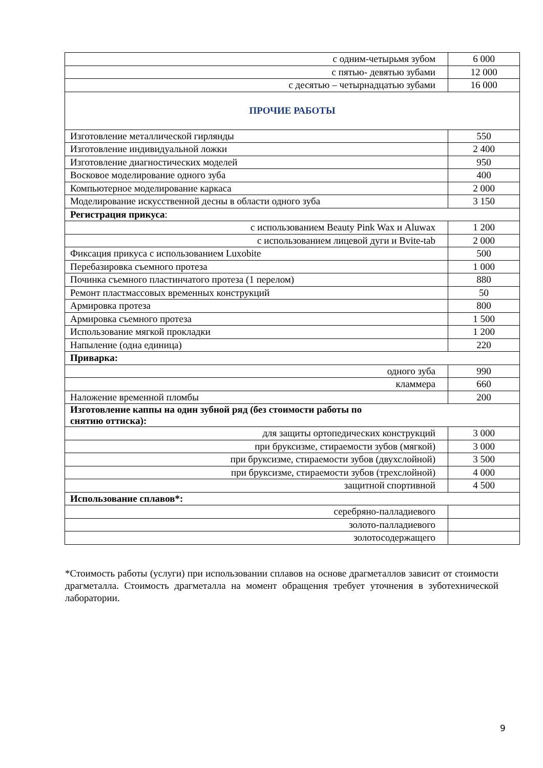| с одним-четырьмя зубом | 6 000 |
| с пятью- девятью зубами | 12 000 |
| с десятью – четырнадцатью зубами | 16 000 |
| ПРОЧИЕ РАБОТЫ | |
| Изготовление металлической гирлянды | 550 |
| Изготовление индивидуальной ложки | 2 400 |
| Изготовление диагностических моделей | 950 |
| Восковое моделирование одного зуба | 400 |
| Компьютерное моделирование каркаса | 2 000 |
| Моделирование искусственной десны в области одного зуба | 3 150 |
| Регистрация прикуса : | |
| с использованием Beauty Pink Wax и Aluwax | 1 200 |
| с использованием лицевой дуги и Bvite-tab | 2 000 |
| Фиксация прикуса с использованием Luxobite | 500 |
| Перебазировка съемного протеза | 1 000 |
| Починка съемного пластинчатого протеза (1 перелом) | 880 |
| Ремонт пластмассовых временных конструкций | 50 |
| Армировка протеза | 800 |
| Армировка съемного протеза | 1 500 |
| Использование мягкой прокладки | 1 200 |
| Напыление (одна единица) | 220 |
| Приварка: | |
| одного зуба | 990 |
| кламмера | 660 |
| Наложение временной пломбы | 200 |
| Изготовление каппы на один зубной ряд (без стоимости работы по снятию оттиска): | |
| для защиты ортопедических конструкций | 3 000 |
| при бруксизме, стираемости зубов (мягкой) | 3 000 |
| при бруксизме, стираемости зубов (двухслойной) | 3 500 |
| при бруксизме, стираемости зубов (трехслойной) | 4 000 |
| защитной спортивной | 4 500 |
| Использование сплавов*: | |
| серебряно-палладиевого | |
| золото-палладиевого | |
| золотосодержащего | |
*Стоимость работы (услуги) при использовании сплавов на основе драгметаллов зависит от стоимости драгметалла. Стоимость драгметалла на момент обращения требует уточнения в зуботехнической лаборатории.
9